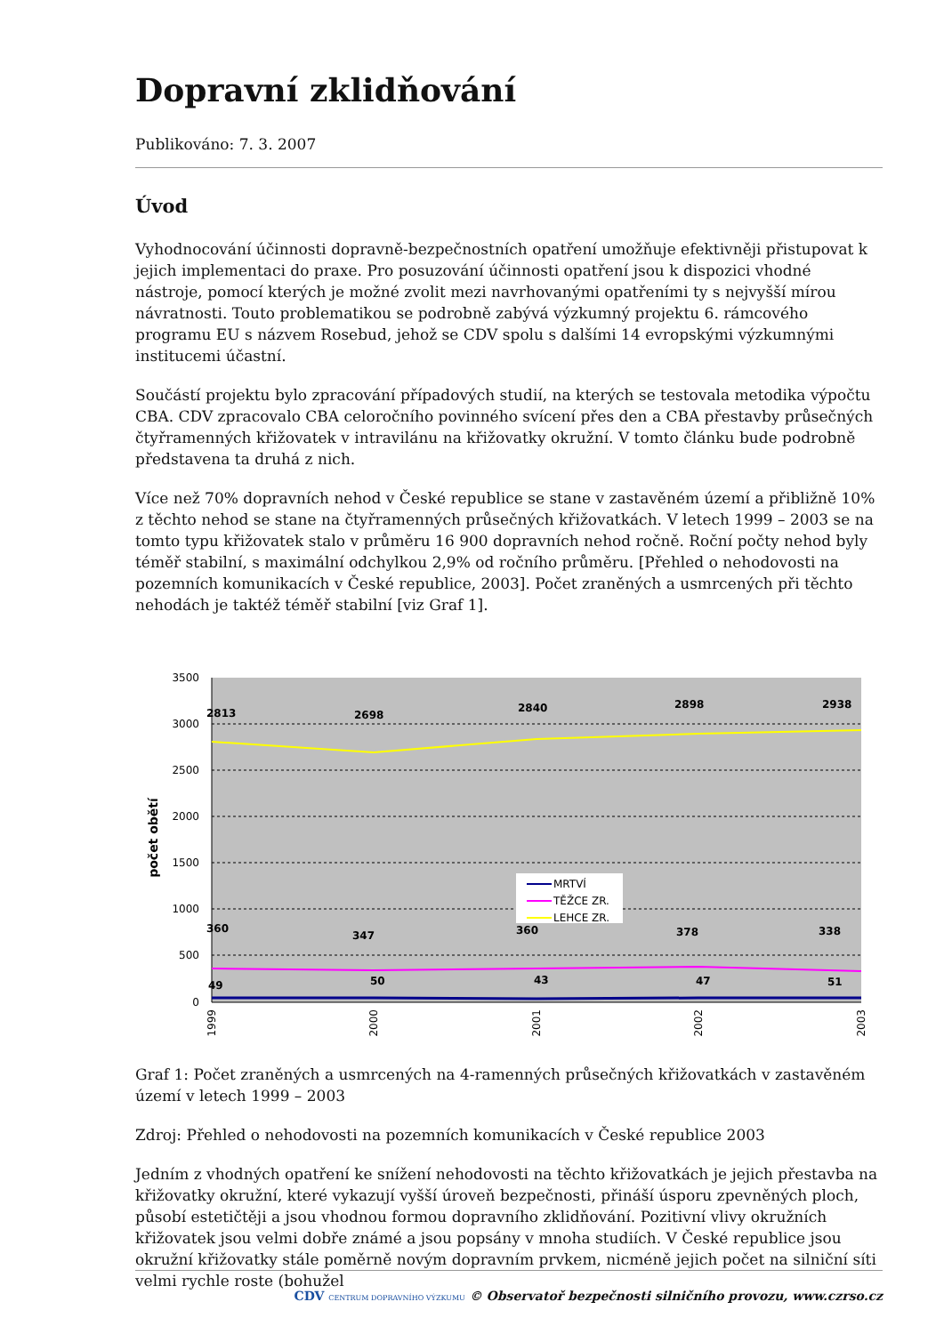Dopravní zklidňování
Publikováno: 7. 3. 2007
Úvod
Vyhodnocování účinnosti dopravně-bezpečnostních opatření umožňuje efektivněji přistupovat k jejich implementaci do praxe. Pro posuzování účinnosti opatření jsou k dispozici vhodné nástroje, pomocí kterých je možné zvolit mezi navrhovanými opatřeními ty s nejvyšší mírou návratnosti. Touto problematikou se podrobně zabývá výzkumný projektu 6. rámcového programu EU s názvem Rosebud, jehož se CDV spolu s dalšími 14 evropskými výzkumnými institucemi účastní.
Součástí projektu bylo zpracování případových studií, na kterých se testovala metodika výpočtu CBA. CDV zpracovalo CBA celoročního povinného svícení přes den a CBA přestavby průsečných čtyřramenných křižovatek v intravilánu na křižovatky okružní. V tomto článku bude podrobně představena ta druhá z nich.
Více než 70% dopravních nehod v České republice se stane v zastavěném území a přibližně 10% z těchto nehod se stane na čtyřramenných průsečných křižovatkách. V letech 1999 – 2003 se na tomto typu křižovatek stalo v průměru 16 900 dopravních nehod ročně. Roční počty nehod byly téměř stabilní, s maximální odchylkou 2,9% od ročního průměru. [Přehled o nehodovosti na pozemních komunikacích v České republice, 2003]. Počet zraněných a usmrcených při těchto nehodách je taktéž téměř stabilní [viz Graf 1].
3500
3000
2500
2000
1500
1000
500
0
počet obětí
2813
2698
2840
2898
2938
360
347
360
378
338
49
50
43
47
51
MRTVÍ
TĚŽCE ZR.
LEHCE ZR.
1999
2000
2001
2002
2003
Graf 1: Počet zraněných a usmrcených na 4-ramenných průsečných křižovatkách v zastavěném území v letech 1999 – 2003
Zdroj: Přehled o nehodovosti na pozemních komunikacích v České republice 2003
Jedním z vhodných opatření ke snížení nehodovosti na těchto křižovatkách je jejich přestavba na křižovatky okružní, které vykazují vyšší úroveň bezpečnosti, přináší úsporu zpevněných ploch, působí estetičtěji a jsou vhodnou formou dopravního zklidňování. Pozitivní vlivy okružních křižovatek jsou velmi dobře známé a jsou popsány v mnoha studiích. V České republice jsou okružní křižovatky stále poměrně novým dopravním prvkem, nicméně jejich počet na silniční síti velmi rychle roste (bohužel
CDV CENTRUM DOPRAVNÍHO VÝZKUMU © Observatoř bezpečnosti silničního provozu, www.czrso.cz